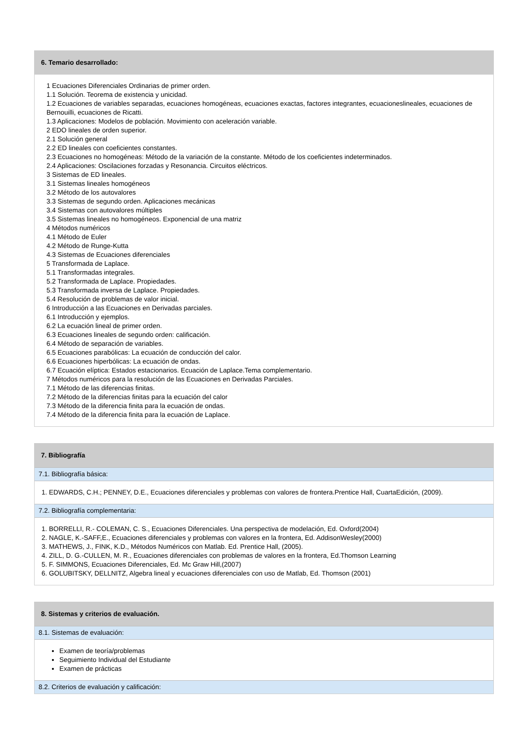6. Temario desarrollado:
1 Ecuaciones Diferenciales Ordinarias de primer orden.
1.1 Solución. Teorema de existencia y unicidad.
1.2 Ecuaciones de variables separadas, ecuaciones homogéneas, ecuaciones exactas, factores integrantes, ecuacioneslineales, ecuaciones de Bernouilli, ecuaciones de Ricatti.
1.3 Aplicaciones: Modelos de población. Movimiento con aceleración variable.
2 EDO lineales de orden superior.
2.1 Solución general
2.2 ED lineales con coeficientes constantes.
2.3 Ecuaciones no homogéneas: Método de la variación de la constante. Método de los coeficientes indeterminados.
2.4 Aplicaciones: Oscilaciones forzadas y Resonancia. Circuitos eléctricos.
3 Sistemas de ED lineales.
3.1 Sistemas lineales homogéneos
3.2 Método de los autovalores
3.3 Sistemas de segundo orden. Aplicaciones mecánicas
3.4 Sistemas con autovalores múltiples
3.5 Sistemas lineales no homogéneos. Exponencial de una matriz
4 Métodos numéricos
4.1 Método de Euler
4.2 Método de Runge-Kutta
4.3 Sistemas de Ecuaciones diferenciales
5 Transformada de Laplace.
5.1 Transformadas integrales.
5.2 Transformada de Laplace. Propiedades.
5.3 Transformada inversa de Laplace. Propiedades.
5.4 Resolución de problemas de valor inicial.
6 Introducción a las Ecuaciones en Derivadas parciales.
6.1 Introducción y ejemplos.
6.2 La ecuación lineal de primer orden.
6.3 Ecuaciones lineales de segundo orden: calificación.
6.4 Método de separación de variables.
6.5 Ecuaciones parabólicas: La ecuación de conducción del calor.
6.6 Ecuaciones hiperbólicas: La ecuación de ondas.
6.7 Ecuación elíptica: Estados estacionarios. Ecuación de Laplace.Tema complementario.
7 Métodos numéricos para la resolución de las Ecuaciones en Derivadas Parciales.
7.1 Método de las diferencias finitas.
7.2 Método de la diferencias finitas para la ecuación del calor
7.3 Método de la diferencia finita para la ecuación de ondas.
7.4 Método de la diferencia finita para la ecuación de Laplace.
7. Bibliografía
7.1. Bibliografía básica:
1. EDWARDS, C.H.; PENNEY, D.E., Ecuaciones diferenciales y problemas con valores de frontera.Prentice Hall, CuartaEdición, (2009).
7.2. Bibliografía complementaria:
1. BORRELLI, R.- COLEMAN, C. S., Ecuaciones Diferenciales. Una perspectiva de modelación, Ed. Oxford(2004)
2. NAGLE, K.-SAFF,E., Ecuaciones diferenciales y problemas con valores en la frontera, Ed. AddisonWesley(2000)
3. MATHEWS, J., FINK, K.D., Métodos Numéricos con Matlab. Ed. Prentice Hall, (2005).
4. ZILL, D. G.-CULLEN, M. R., Ecuaciones diferenciales con problemas de valores en la frontera, Ed.Thomson Learning
5. F. SIMMONS, Ecuaciones Diferenciales, Ed. Mc Graw Hill,(2007)
6. GOLUBITSKY, DELLNITZ, Algebra lineal y ecuaciones diferenciales con uso de Matlab, Ed. Thomson (2001)
8. Sistemas y criterios de evaluación.
8.1. Sistemas de evaluación:
Examen de teoría/problemas
Seguimiento Individual del Estudiante
Examen de prácticas
8.2. Criterios de evaluación y calificación: